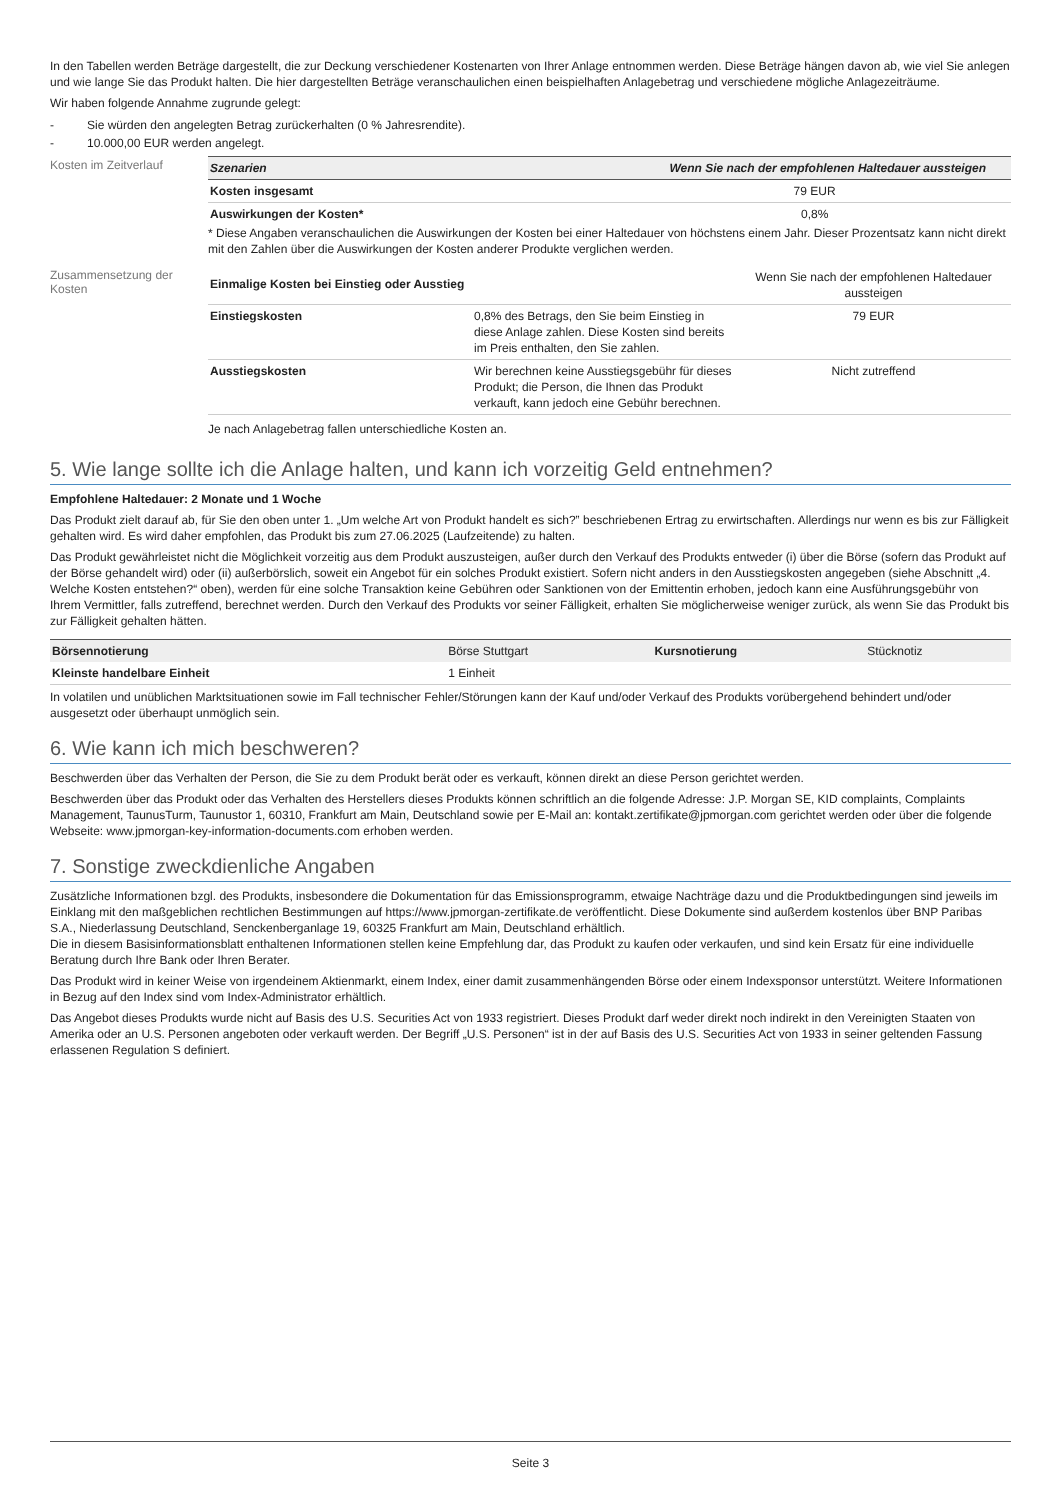In den Tabellen werden Beträge dargestellt, die zur Deckung verschiedener Kostenarten von Ihrer Anlage entnommen werden. Diese Beträge hängen davon ab, wie viel Sie anlegen und wie lange Sie das Produkt halten. Die hier dargestellten Beträge veranschaulichen einen beispielhaften Anlagebetrag und verschiedene mögliche Anlagezeiträume.
Wir haben folgende Annahme zugrunde gelegt:
- Sie würden den angelegten Betrag zurückerhalten (0 % Jahresrendite).
- 10.000,00 EUR werden angelegt.
Kosten im Zeitverlauf
| Szenarien | Wenn Sie nach der empfohlenen Haltedauer aussteigen |
| --- | --- |
| Kosten insgesamt | 79 EUR |
| Auswirkungen der Kosten* | 0,8% |
* Diese Angaben veranschaulichen die Auswirkungen der Kosten bei einer Haltedauer von höchstens einem Jahr. Dieser Prozentsatz kann nicht direkt mit den Zahlen über die Auswirkungen der Kosten anderer Produkte verglichen werden.
Zusammensetzung der Kosten
| Einmalige Kosten bei Einstieg oder Ausstieg | | Wenn Sie nach der empfohlenen Haltedauer aussteigen |
| Einstiegskosten | 0,8% des Betrags, den Sie beim Einstieg in diese Anlage zahlen. Diese Kosten sind bereits im Preis enthalten, den Sie zahlen. | 79 EUR |
| Ausstiegskosten | Wir berechnen keine Ausstiegsgebühr für dieses Produkt; die Person, die Ihnen das Produkt verkauft, kann jedoch eine Gebühr berechnen. | Nicht zutreffend |
Je nach Anlagebetrag fallen unterschiedliche Kosten an.
5. Wie lange sollte ich die Anlage halten, und kann ich vorzeitig Geld entnehmen?
Empfohlene Haltedauer: 2 Monate und 1 Woche
Das Produkt zielt darauf ab, für Sie den oben unter 1. „Um welche Art von Produkt handelt es sich?” beschriebenen Ertrag zu erwirtschaften. Allerdings nur wenn es bis zur Fälligkeit gehalten wird. Es wird daher empfohlen, das Produkt bis zum 27.06.2025 (Laufzeitende) zu halten.
Das Produkt gewährleistet nicht die Möglichkeit vorzeitig aus dem Produkt auszusteigen, außer durch den Verkauf des Produkts entweder (i) über die Börse (sofern das Produkt auf der Börse gehandelt wird) oder (ii) außerbörslich, soweit ein Angebot für ein solches Produkt existiert. Sofern nicht anders in den Ausstiegskosten angegeben (siehe Abschnitt „4. Welche Kosten entstehen?“ oben), werden für eine solche Transaktion keine Gebühren oder Sanktionen von der Emittentin erhoben, jedoch kann eine Ausführungsgebühr von Ihrem Vermittler, falls zutreffend, berechnet werden. Durch den Verkauf des Produkts vor seiner Fälligkeit, erhalten Sie möglicherweise weniger zurück, als wenn Sie das Produkt bis zur Fälligkeit gehalten hätten.
| Börsennotierung | Börse Stuttgart | Kursnotierung | Stücknotiz |
| Kleinste handelbare Einheit | 1 Einheit | | |
In volatilen und unüblichen Marktsituationen sowie im Fall technischer Fehler/Störungen kann der Kauf und/oder Verkauf des Produkts vorübergehend behindert und/oder ausgesetzt oder überhaupt unmöglich sein.
6. Wie kann ich mich beschweren?
Beschwerden über das Verhalten der Person, die Sie zu dem Produkt berät oder es verkauft, können direkt an diese Person gerichtet werden.
Beschwerden über das Produkt oder das Verhalten des Herstellers dieses Produkts können schriftlich an die folgende Adresse: J.P. Morgan SE, KID complaints, Complaints Management, TaunusTurm, Taunustor 1, 60310, Frankfurt am Main, Deutschland sowie per E-Mail an: kontakt.zertifikate@jpmorgan.com gerichtet werden oder über die folgende Webseite: www.jpmorgan-key-information-documents.com erhoben werden.
7. Sonstige zweckdienliche Angaben
Zusätzliche Informationen bzgl. des Produkts, insbesondere die Dokumentation für das Emissionsprogramm, etwaige Nachträge dazu und die Produktbedingungen sind jeweils im Einklang mit den maßgeblichen rechtlichen Bestimmungen auf https://www.jpmorgan-zertifikate.de veröffentlicht. Diese Dokumente sind außerdem kostenlos über BNP Paribas S.A., Niederlassung Deutschland, Senckenberganlage 19, 60325 Frankfurt am Main, Deutschland erhältlich.
Die in diesem Basisinformationsblatt enthaltenen Informationen stellen keine Empfehlung dar, das Produkt zu kaufen oder verkaufen, und sind kein Ersatz für eine individuelle Beratung durch Ihre Bank oder Ihren Berater.
Das Produkt wird in keiner Weise von irgendeinem Aktienmarkt, einem Index, einer damit zusammenhängenden Börse oder einem Indexsponsor unterstützt. Weitere Informationen in Bezug auf den Index sind vom Index-Administrator erhältlich.
Das Angebot dieses Produkts wurde nicht auf Basis des U.S. Securities Act von 1933 registriert. Dieses Produkt darf weder direkt noch indirekt in den Vereinigten Staaten von Amerika oder an U.S. Personen angeboten oder verkauft werden. Der Begriff „U.S. Personen“ ist in der auf Basis des U.S. Securities Act von 1933 in seiner geltenden Fassung erlassenen Regulation S definiert.
Seite 3